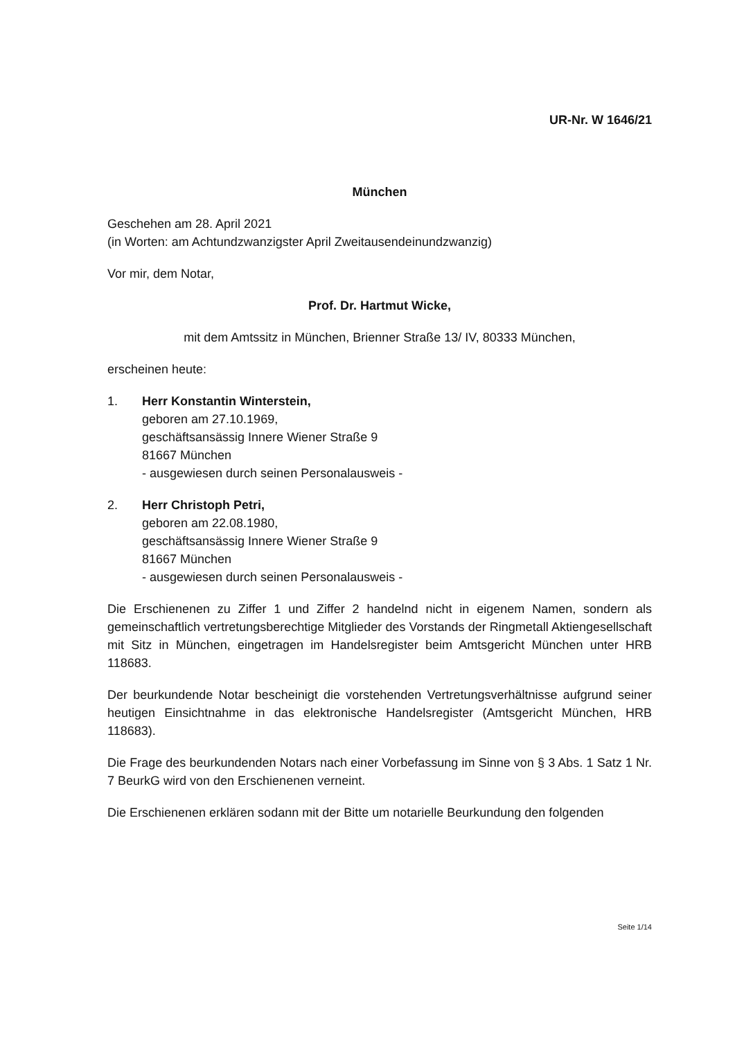UR-Nr. W 1646/21
München
Geschehen am 28. April 2021
(in Worten: am Achtundzwanzigster April Zweitausendeinundzwanzig)
Vor mir, dem Notar,
Prof. Dr. Hartmut Wicke,
mit dem Amtssitz in München, Brienner Straße 13/ IV, 80333 München,
erscheinen heute:
1. Herr Konstantin Winterstein,
geboren am 27.10.1969,
geschäftsansässig Innere Wiener Straße 9
81667 München
- ausgewiesen durch seinen Personalausweis -
2. Herr Christoph Petri,
geboren am 22.08.1980,
geschäftsansässig Innere Wiener Straße 9
81667 München
- ausgewiesen durch seinen Personalausweis -
Die Erschienenen zu Ziffer 1 und Ziffer 2 handelnd nicht in eigenem Namen, sondern als gemeinschaftlich vertretungsberechtige Mitglieder des Vorstands der Ringmetall Aktiengesellschaft mit Sitz in München, eingetragen im Handelsregister beim Amtsgericht München unter HRB 118683.
Der beurkundende Notar bescheinigt die vorstehenden Vertretungsverhältnisse aufgrund seiner heutigen Einsichtnahme in das elektronische Handelsregister (Amtsgericht München, HRB 118683).
Die Frage des beurkundenden Notars nach einer Vorbefassung im Sinne von § 3 Abs. 1 Satz 1 Nr. 7 BeurkG wird von den Erschienenen verneint.
Die Erschienenen erklären sodann mit der Bitte um notarielle Beurkundung den folgenden
Seite 1/14